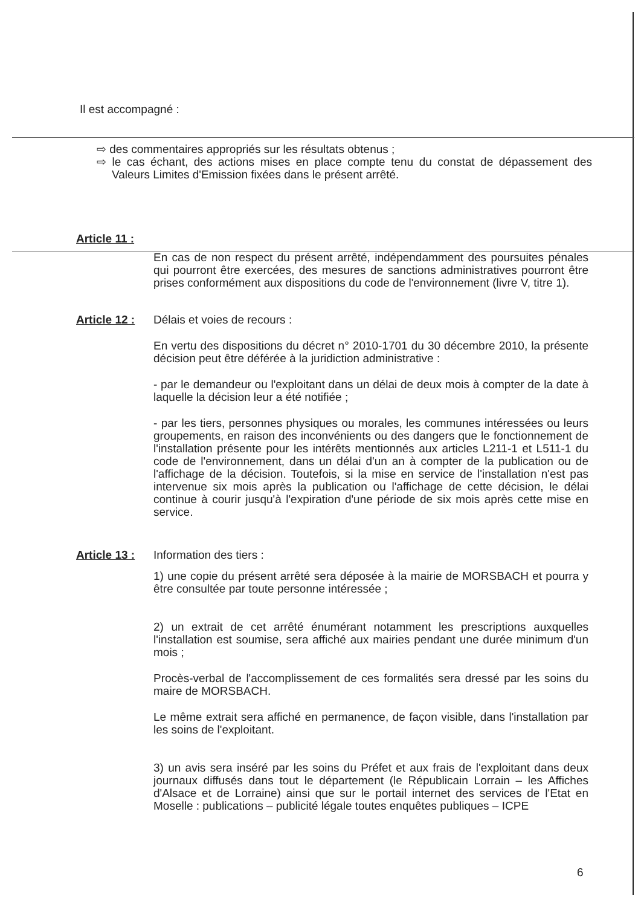Il est accompagné :
⇨ des commentaires appropriés sur les résultats obtenus ;
⇨ le cas échant, des actions mises en place compte tenu du constat de dépassement des Valeurs Limites d'Emission fixées dans le présent arrêté.
Article 11 :
En cas de non respect du présent arrêté, indépendamment des poursuites pénales qui pourront être exercées, des mesures de sanctions administratives pourront être prises conformément aux dispositions du code de l'environnement (livre V, titre 1).
Article 12 :
Délais et voies de recours :
En vertu des dispositions du décret n° 2010-1701 du 30 décembre 2010, la présente décision peut être déférée à la juridiction administrative :
- par le demandeur ou l'exploitant dans un délai de deux mois à compter de la date à laquelle la décision leur a été notifiée ;
- par les tiers, personnes physiques ou morales, les communes intéressées ou leurs groupements, en raison des inconvénients ou des dangers que le fonctionnement de l'installation présente pour les intérêts mentionnés aux articles L211-1 et L511-1 du code de l'environnement, dans un délai d'un an à compter de la publication ou de l'affichage de la décision. Toutefois, si la mise en service de l'installation n'est pas intervenue six mois après la publication ou l'affichage de cette décision, le délai continue à courir jusqu'à l'expiration d'une période de six mois après cette mise en service.
Article 13 :
Information des tiers :
1) une copie du présent arrêté sera déposée à la mairie de MORSBACH et pourra y être consultée par toute personne intéressée ;
2) un extrait de cet arrêté énumérant notamment les prescriptions auxquelles l'installation est soumise, sera affiché aux mairies pendant une durée minimum d'un mois ;
Procès-verbal de l'accomplissement de ces formalités sera dressé par les soins du maire de MORSBACH.
Le même extrait sera affiché en permanence, de façon visible, dans l'installation par les soins de l'exploitant.
3) un avis sera inséré par les soins du Préfet et aux frais de l'exploitant dans deux journaux diffusés dans tout le département (le Républicain Lorrain – les Affiches d'Alsace et de Lorraine) ainsi que sur le portail internet des services de l'Etat en Moselle : publications – publicité légale toutes enquêtes publiques – ICPE
6